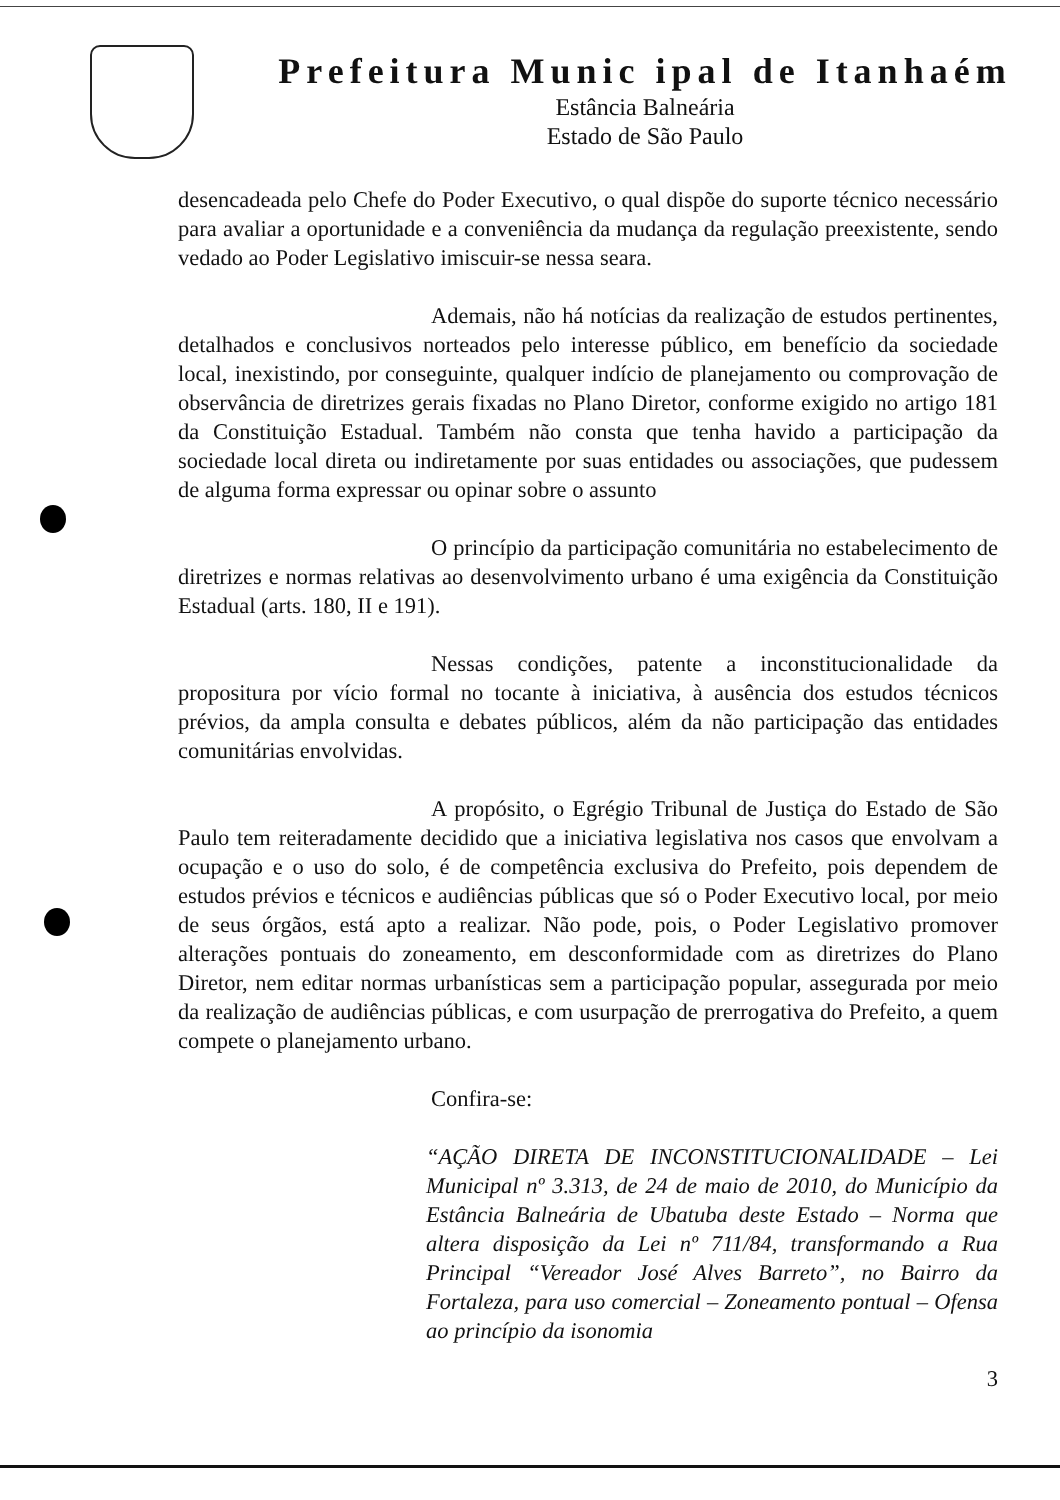Prefeitura Munic ipal de Itanhaém
Estância Balneária
Estado de São Paulo
desencadeada pelo Chefe do Poder Executivo, o qual dispõe do suporte técnico necessário para avaliar a oportunidade e a conveniência da mudança da regulação preexistente, sendo vedado ao Poder Legislativo imiscuir-se nessa seara.
Ademais, não há notícias da realização de estudos pertinentes, detalhados e conclusivos norteados pelo interesse público, em benefício da sociedade local, inexistindo, por conseguinte, qualquer indício de planejamento ou comprovação de observância de diretrizes gerais fixadas no Plano Diretor, conforme exigido no artigo 181 da Constituição Estadual. Também não consta que tenha havido a participação da sociedade local direta ou indiretamente por suas entidades ou associações, que pudessem de alguma forma expressar ou opinar sobre o assunto
O princípio da participação comunitária no estabelecimento de diretrizes e normas relativas ao desenvolvimento urbano é uma exigência da Constituição Estadual (arts. 180, II e 191).
Nessas condições, patente a inconstitucionalidade da propositura por vício formal no tocante à iniciativa, à ausência dos estudos técnicos prévios, da ampla consulta e debates públicos, além da não participação das entidades comunitárias envolvidas.
A propósito, o Egrégio Tribunal de Justiça do Estado de São Paulo tem reiteradamente decidido que a iniciativa legislativa nos casos que envolvam a ocupação e o uso do solo, é de competência exclusiva do Prefeito, pois dependem de estudos prévios e técnicos e audiências públicas que só o Poder Executivo local, por meio de seus órgãos, está apto a realizar. Não pode, pois, o Poder Legislativo promover alterações pontuais do zoneamento, em desconformidade com as diretrizes do Plano Diretor, nem editar normas urbanísticas sem a participação popular, assegurada por meio da realização de audiências públicas, e com usurpação de prerrogativa do Prefeito, a quem compete o planejamento urbano.
Confira-se:
“AÇÃO DIRETA DE INCONSTITUCIONALIDADE – Lei Municipal nº 3.313, de 24 de maio de 2010, do Município da Estância Balneária de Ubatuba deste Estado – Norma que altera disposição da Lei nº 711/84, transformando a Rua Principal “Vereador José Alves Barreto”, no Bairro da Fortaleza, para uso comercial – Zoneamento pontual – Ofensa ao princípio da isonomia
3